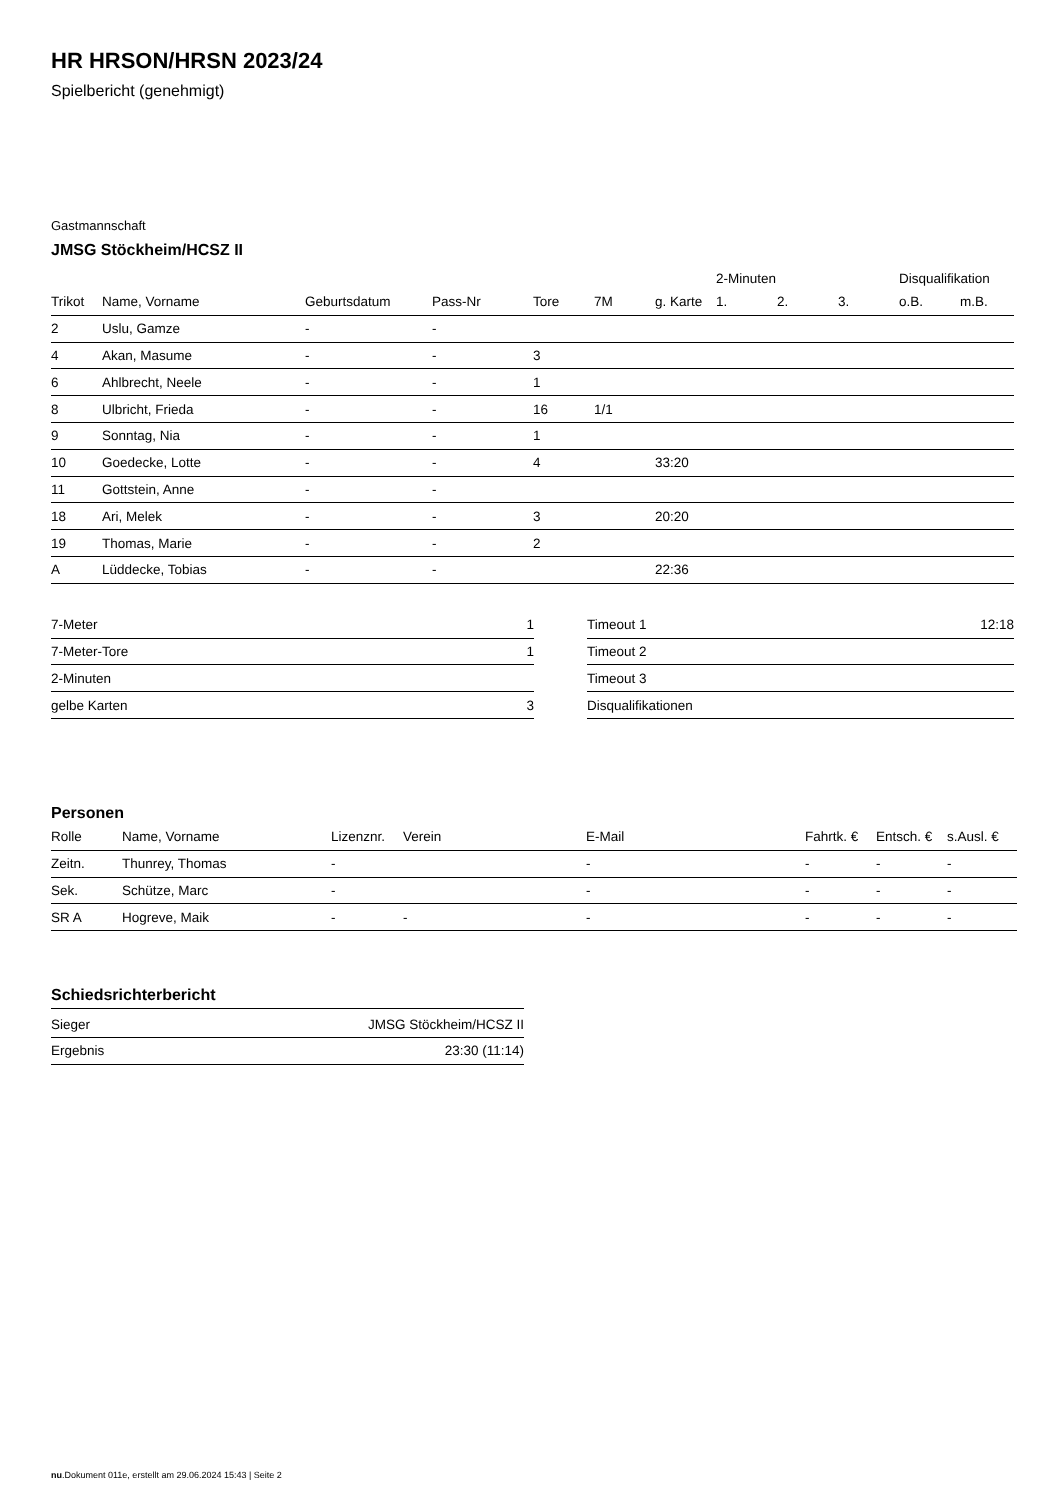HR HRSON/HRSN 2023/24
Spielbericht (genehmigt)
Gastmannschaft
JMSG Stöckheim/HCSZ II
| | | | | | | | 2-Minuten | | | Disqualifikation | |
| --- | --- | --- | --- | --- | --- | --- | --- | --- | --- | --- | --- |
| Trikot | Name, Vorname | Geburtsdatum | Pass-Nr | Tore | 7M | g. Karte | 1. | 2. | 3. | o.B. | m.B. |
| 2 | Uslu, Gamze | - | - | | | | | | | | |
| 4 | Akan, Masume | - | - | 3 | | | | | | | |
| 6 | Ahlbrecht, Neele | - | - | 1 | | | | | | | |
| 8 | Ulbricht, Frieda | - | - | 16 | 1/1 | | | | | | |
| 9 | Sonntag, Nia | - | - | 1 | | | | | | | |
| 10 | Goedecke, Lotte | - | - | 4 | | 33:20 | | | | | |
| 11 | Gottstein, Anne | - | - | | | | | | | | |
| 18 | Ari, Melek | - | - | 3 | | 20:20 | | | | | |
| 19 | Thomas, Marie | - | - | 2 | | | | | | | |
| A | Lüddecke, Tobias | - | - | | | 22:36 | | | | | |
| 7-Meter | 1 |
| 7-Meter-Tore | 1 |
| 2-Minuten | |
| gelbe Karten | 3 |
| Timeout 1 | 12:18 |
| Timeout 2 | |
| Timeout 3 | |
| Disqualifikationen | |
Personen
| Rolle | Name, Vorname | Lizenznr. | Verein | E-Mail | Fahrtk. € | Entsch. € | s.Ausl. € |
| --- | --- | --- | --- | --- | --- | --- | --- |
| Zeitn. | Thunrey, Thomas | - | | - | - | - | - |
| Sek. | Schütze, Marc | - | | - | - | - | - |
| SR A | Hogreve, Maik | - | - | - | - | - | - |
Schiedsrichterbericht
| Sieger | JMSG Stöckheim/HCSZ II |
| Ergebnis | 23:30 (11:14) |
nu.Dokument 011e, erstellt am 29.06.2024 15:43 | Seite 2